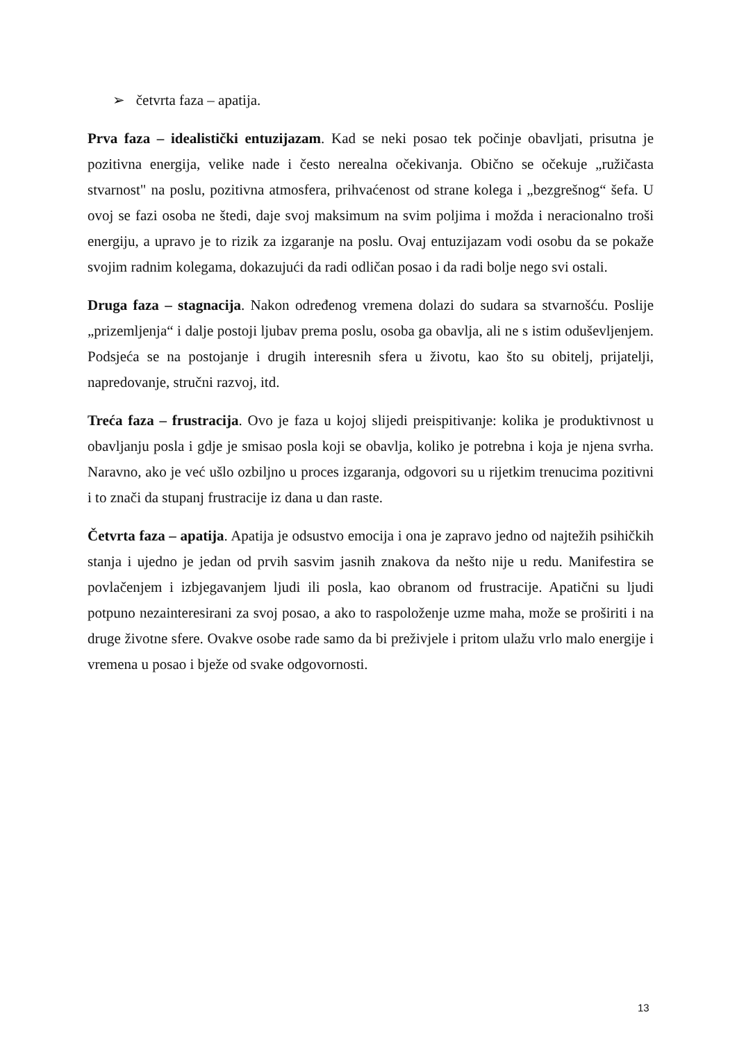➢ četvrta faza – apatija.
Prva faza – idealistički entuzijazam. Kad se neki posao tek počinje obavljati, prisutna je pozitivna energija, velike nade i često nerealna očekivanja. Obično se očekuje „ružičasta stvarnost" na poslu, pozitivna atmosfera, prihvaćenost od strane kolega i „bezgrešnog“ šefa. U ovoj se fazi osoba ne štedi, daje svoj maksimum na svim poljima i možda i neracionalno troši energiju, a upravo je to rizik za izgaranje na poslu. Ovaj entuzijazam vodi osobu da se pokaže svojim radnim kolegama, dokazujući da radi odličan posao i da radi bolje nego svi ostali.
Druga faza – stagnacija. Nakon određenog vremena dolazi do sudara sa stvarnošću. Poslije „prizemljenja“ i dalje postoji ljubav prema poslu, osoba ga obavlja, ali ne s istim oduševljenjem. Podsjeća se na postojanje i drugih interesnih sfera u životu, kao što su obitelj, prijatelji, napredovanje, stručni razvoj, itd.
Treća faza – frustracija. Ovo je faza u kojoj slijedi preispitivanje: kolika je produktivnost u obavljanju posla i gdje je smisao posla koji se obavlja, koliko je potrebna i koja je njena svrha. Naravno, ako je već ušlo ozbiljno u proces izgaranja, odgovori su u rijetkim trenucima pozitivni i to znači da stupanj frustracije iz dana u dan raste.
Četvrta faza – apatija. Apatija je odsustvo emocija i ona je zapravo jedno od najtežih psihičkih stanja i ujedno je jedan od prvih sasvim jasnih znakova da nešto nije u redu. Manifestira se povlačenjem i izbjegavanjem ljudi ili posla, kao obranom od frustracije. Apatični su ljudi potpuno nezainteresirani za svoj posao, a ako to raspoloženje uzme maha, može se proširiti i na druge životne sfere. Ovakve osobe rade samo da bi preživjele i pritom ulažu vrlo malo energije i vremena u posao i bježe od svake odgovornosti.
13